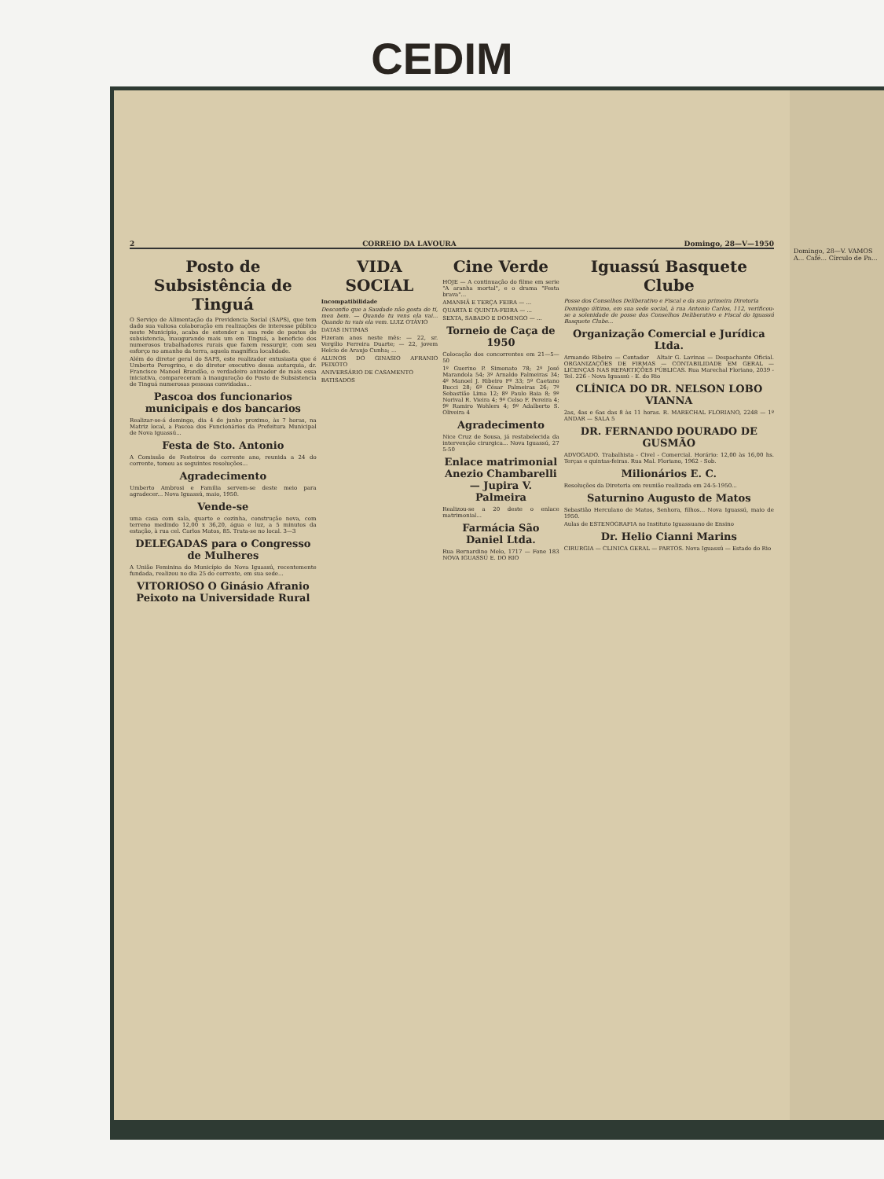CEDIM
2 CORREIO DA LAVOURA Domingo, 28—V—1950
Posto de Subsistência de Tinguá
O Serviço de Alimentação da Previdencia Social (SAPS), que tem dado sua valiosa colaboração em realizações de interesse público neste Município, acaba de estender a sua rede de postos de subsistencia, inaugurando mais um em Tinguá, a beneficio dos numerosos trabalhadores rurais que fazem ressurgir, com seu esforço no amanho da terra, aquela magnífica localidade.
Além do diretor geral do SAPS, este realizador entusiasta que é Umberto Peregrino, e do diretor executivo dessa autarquia, dr. Francisco Manoel Brandão, o verdadeiro animador de mais essa iniciativa, compareceram à inauguração do Posto de Subsistencia de Tinguá numerosas pessoas convidadas...
Pascoa dos funcionarios municipais e dos bancarios
Realizar-se-á domingo, dia 4 de junho proximo, às 7 horas, na Matriz local, a Pascoa dos Funcionários da Prefeitura Municipal de Nova Iguassú...
Festa de Sto. Antonio
A Comissão de Festeiros do corrente ano, reunida a 24 do corrente, tomou as seguintes resoluções...
Agradecimento
Umberto Ambrosi e Familia servem-se deste meio para agradecer... Nova Iguassú, maio, 1950.
Vende-se
uma casa com sala, quarto e cozinha, construção nova, com terreno medindo 12,00 x 36,20, água e luz, a 5 minutos da estação, à rua cel. Carlos Matos, 85. Trata-se no local. 3—3
DELEGADAS para o Congresso de Mulheres
A União Feminina do Município de Nova Iguassú, recentemente fundada, realizou no dia 25 do corrente, em sua sede...
VITORIOSO O Ginásio Afranio Peixoto na Universidade Rural
VIDA SOCIAL
Incompatibilidade
Desconfio que a Saudade não gosta de ti, meu bem. — Quando tu vens ela vai... Quando tu vais ela vem. LUIZ OTÁVIO
DATAS INTIMAS
Fizeram anos neste mês: — 22, sr. Vergilio Ferreira Duarte; — 22, jovem Helcio de Araujo Cunha; ...
ALUNOS DO GINASIO AFRANIO PEIXOTO
ANIVERSÁRIO DE CASAMENTO
BATISADOS
Cine Verde
HOJE — A continuação do filme em serie "A aranha mortal", e o drama "Festa brava"...
AMANHÃ E TERÇA FEIRA — ...
QUARTA E QUINTA-FEIRA — ...
SEXTA, SABADO E DOMINGO — ...
Torneio de Caça de 1950
Colocação dos concorrentes em 21—5—50
1º Guerino P. Simonato 78; 2º José Marandola 54; 3º Arnaldo Palmeiras 34; 4º Manoel J. Ribeiro Fº 33; 5º Caetano Bucci 28; 6º César Palmeiras 26; 7º Sebastião Lima 12; 8º Paulo Baia 8; 9º Norival R. Vieira 4; 9º Celso F. Pereira 4; 9º Ramiro Wohlers 4; 9º Adalberto S. Oliveira 4
Agradecimento
Nice Cruz de Sousa, já restabelecida da intervenção cirurgica... Nova Iguassú, 27 5-50
Enlace matrimonial Anezio Chambarelli — Jupira V. Palmeira
Realizou-se a 20 deste o enlace matrimonial...
Farmácia São Daniel Ltda.
Rua Bernardino Melo, 1717 — Fone 183 NOVA IGUASSÚ E. DO RIO
Iguassú Basquete Clube
Posse dos Conselhos Deliberativo e Fiscal e da sua primeira Diretoria
Domingo último, em sua sede social, à rua Antonio Carlos, 112, verificou-se a solenidade de posse dos Conselhos Deliberativo e Fiscal do Iguassú Basquete Clube...
Organização Comercial e Jurídica Ltda.
Armando Ribeiro — Contador Altair G. Lavinas — Despachante Oficial. ORGANIZAÇÕES DE FIRMAS — CONTABILIDADE EM GERAL — LICENÇAS NAS REPARTIÇÕES PÚBLICAS. Rua Marechal Floriano, 2039 - Tel. 226 - Nova Iguassú - E. do Rio
CLÍNICA DO DR. NELSON LOBO VIANNA
2as, 4as e 6as das 8 às 11 horas. R. MARECHAL FLORIANO, 2248 — 1º ANDAR — SALA 5
DR. FERNANDO DOURADO DE GUSMÃO
ADVOGADO. Trabalhista - Civel - Comercial. Horário: 12,00 às 16,00 hs. Terças e quintas-feiras. Rua Mal. Floriano, 1962 - Sob.
Milionários E. C.
Resoluções da Diretoria em reunião realizada em 24-5-1950...
Saturnino Augusto de Matos
Sebastião Herculano de Matos, Senhora, filhos... Nova Iguassú, maio de 1950.
Aulas de ESTENOGRAFIA no Instituto Iguassuano de Ensino
Dr. Helio Cianni Marins
CIRURGIA — CLINICA GERAL — PARTOS. Nova Iguassú — Estado do Rio
Domingo, 28—V. VAMOS A... Café... Círculo de Pa...